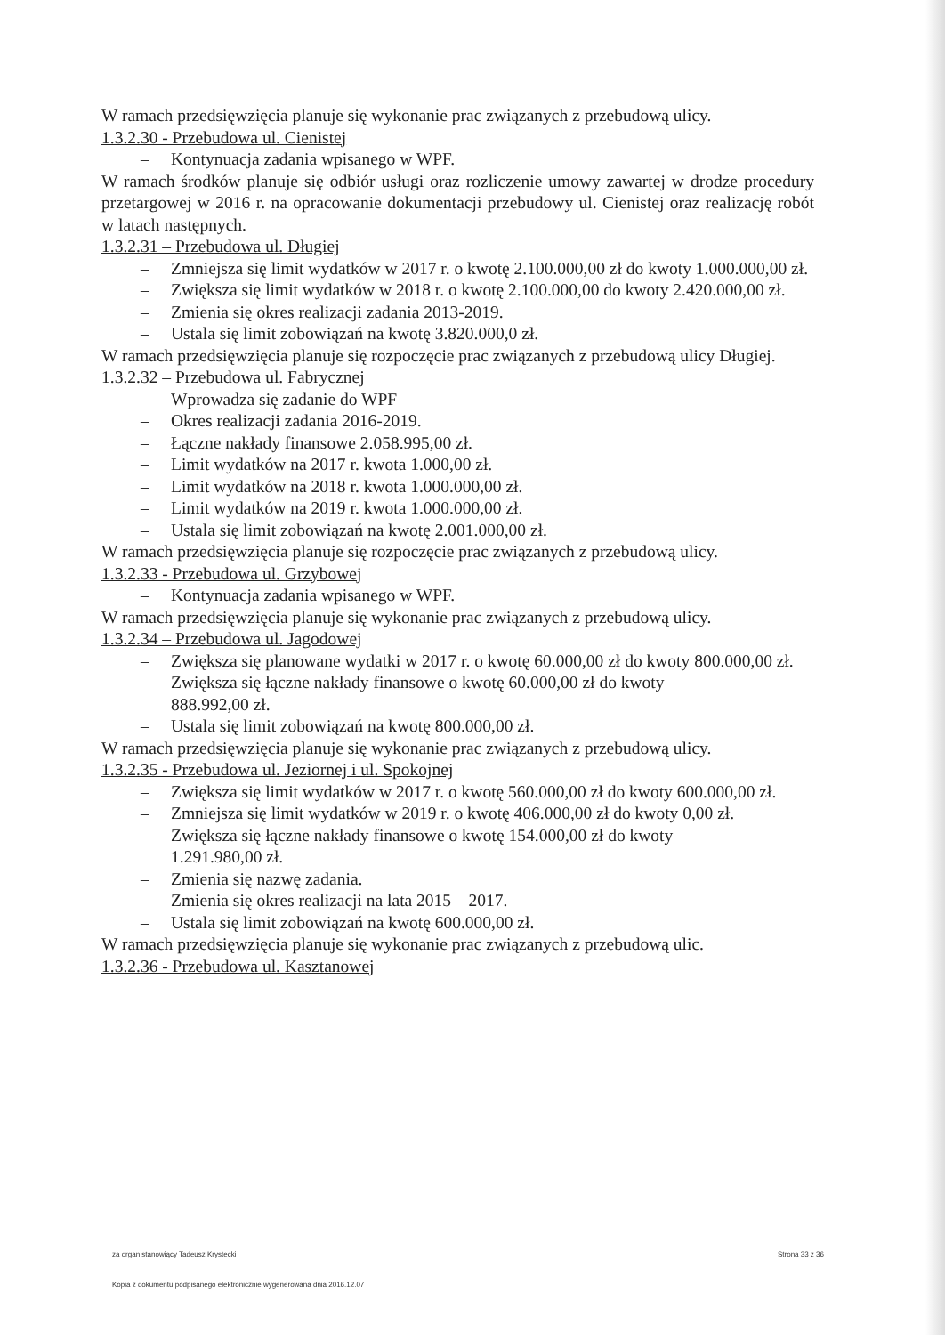W ramach przedsięwzięcia planuje się wykonanie prac związanych z przebudową ulicy.
1.3.2.30 - Przebudowa ul. Cienistej
– Kontynuacja zadania wpisanego w WPF.
W ramach środków planuje się odbiór usługi oraz rozliczenie umowy zawartej w drodze procedury przetargowej w 2016 r. na opracowanie dokumentacji przebudowy ul. Cienistej oraz realizację robót w latach następnych.
1.3.2.31 – Przebudowa ul. Długiej
– Zmniejsza się limit wydatków w 2017 r. o kwotę 2.100.000,00 zł do kwoty 1.000.000,00 zł.
– Zwiększa się limit wydatków w 2018 r. o kwotę 2.100.000,00 do kwoty 2.420.000,00 zł.
– Zmienia się okres realizacji zadania 2013-2019.
– Ustala się limit zobowiązań na kwotę 3.820.000,0 zł.
W ramach przedsięwzięcia planuje się rozpoczęcie prac związanych z przebudową ulicy Długiej.
1.3.2.32 – Przebudowa ul. Fabrycznej
– Wprowadza się zadanie do WPF
– Okres realizacji zadania 2016-2019.
– Łączne nakłady finansowe 2.058.995,00 zł.
– Limit wydatków na 2017 r. kwota 1.000,00 zł.
– Limit wydatków na 2018 r. kwota 1.000.000,00 zł.
– Limit wydatków na 2019 r. kwota 1.000.000,00 zł.
– Ustala się limit zobowiązań na kwotę 2.001.000,00 zł.
W ramach przedsięwzięcia planuje się rozpoczęcie prac związanych z przebudową ulicy.
1.3.2.33 - Przebudowa ul. Grzybowej
– Kontynuacja zadania wpisanego w WPF.
W ramach przedsięwzięcia planuje się wykonanie prac związanych z przebudową ulicy.
1.3.2.34 – Przebudowa ul. Jagodowej
– Zwiększa się planowane wydatki w 2017 r. o kwotę 60.000,00 zł do kwoty 800.000,00 zł.
– Zwiększa się łączne nakłady finansowe o kwotę 60.000,00 zł do kwoty
888.992,00 zł.
– Ustala się limit zobowiązań na kwotę 800.000,00 zł.
W ramach przedsięwzięcia planuje się wykonanie prac związanych z przebudową ulicy.
1.3.2.35 - Przebudowa ul. Jeziornej i ul. Spokojnej
– Zwiększa się limit wydatków w 2017 r. o kwotę 560.000,00 zł do kwoty 600.000,00 zł.
– Zmniejsza się limit wydatków w 2019 r. o kwotę 406.000,00 zł do kwoty 0,00 zł.
– Zwiększa się łączne nakłady finansowe o kwotę 154.000,00 zł do kwoty
1.291.980,00 zł.
– Zmienia się nazwę zadania.
– Zmienia się okres realizacji na lata 2015 – 2017.
– Ustala się limit zobowiązań na kwotę 600.000,00 zł.
W ramach przedsięwzięcia planuje się wykonanie prac związanych z przebudową ulic.
1.3.2.36 - Przebudowa ul. Kasztanowej
za organ stanowiący Tadeusz Krystecki Strona 33 z 36
Kopia z dokumentu podpisanego elektronicznie wygenerowana dnia 2016.12.07